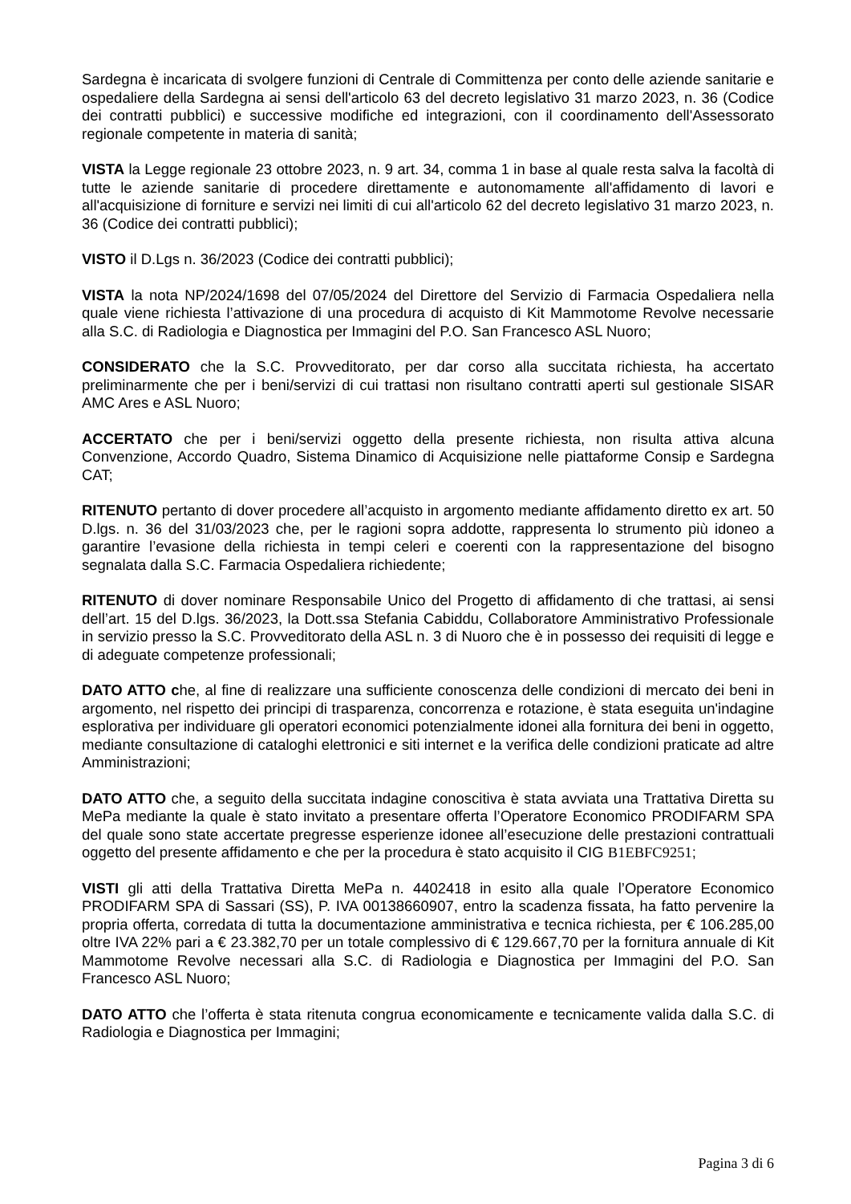Sardegna è incaricata di svolgere funzioni di Centrale di Committenza per conto delle aziende sanitarie e ospedaliere della Sardegna ai sensi dell'articolo 63 del decreto legislativo 31 marzo 2023, n. 36 (Codice dei contratti pubblici) e successive modifiche ed integrazioni, con il coordinamento dell'Assessorato regionale competente in materia di sanità;
VISTA la Legge regionale 23 ottobre 2023, n. 9 art. 34, comma 1 in base al quale resta salva la facoltà di tutte le aziende sanitarie di procedere direttamente e autonomamente all'affidamento di lavori e all'acquisizione di forniture e servizi nei limiti di cui all'articolo 62 del decreto legislativo 31 marzo 2023, n. 36 (Codice dei contratti pubblici);
VISTO il D.Lgs n. 36/2023 (Codice dei contratti pubblici);
VISTA la nota NP/2024/1698 del 07/05/2024 del Direttore del Servizio di Farmacia Ospedaliera nella quale viene richiesta l’attivazione di una procedura di acquisto di Kit Mammotome Revolve necessarie alla S.C. di Radiologia e Diagnostica per Immagini del P.O. San Francesco ASL Nuoro;
CONSIDERATO che la S.C. Provveditorato, per dar corso alla succitata richiesta, ha accertato preliminarmente che per i beni/servizi di cui trattasi non risultano contratti aperti sul gestionale SISAR AMC Ares e ASL Nuoro;
ACCERTATO che per i beni/servizi oggetto della presente richiesta, non risulta attiva alcuna Convenzione, Accordo Quadro, Sistema Dinamico di Acquisizione nelle piattaforme Consip e Sardegna CAT;
RITENUTO pertanto di dover procedere all’acquisto in argomento mediante affidamento diretto ex art. 50 D.lgs. n. 36 del 31/03/2023 che, per le ragioni sopra addotte, rappresenta lo strumento più idoneo a garantire l’evasione della richiesta in tempi celeri e coerenti con la rappresentazione del bisogno segnalata dalla S.C. Farmacia Ospedaliera richiedente;
RITENUTO di dover nominare Responsabile Unico del Progetto di affidamento di che trattasi, ai sensi dell’art. 15 del D.lgs. 36/2023, la Dott.ssa Stefania Cabiddu, Collaboratore Amministrativo Professionale in servizio presso la S.C. Provveditorato della ASL n. 3 di Nuoro che è in possesso dei requisiti di legge e di adeguate competenze professionali;
DATO ATTO che, al fine di realizzare una sufficiente conoscenza delle condizioni di mercato dei beni in argomento, nel rispetto dei principi di trasparenza, concorrenza e rotazione, è stata eseguita un'indagine esplorativa per individuare gli operatori economici potenzialmente idonei alla fornitura dei beni in oggetto, mediante consultazione di cataloghi elettronici e siti internet e la verifica delle condizioni praticate ad altre Amministrazioni;
DATO ATTO che, a seguito della succitata indagine conoscitiva è stata avviata una Trattativa Diretta su MePa mediante la quale è stato invitato a presentare offerta l’Operatore Economico PRODIFARM SPA del quale sono state accertate pregresse esperienze idonee all’esecuzione delle prestazioni contrattuali oggetto del presente affidamento e che per la procedura è stato acquisito il CIG B1EBFC9251;
VISTI gli atti della Trattativa Diretta MePa n. 4402418 in esito alla quale l’Operatore Economico PRODIFARM SPA di Sassari (SS), P. IVA 00138660907, entro la scadenza fissata, ha fatto pervenire la propria offerta, corredata di tutta la documentazione amministrativa e tecnica richiesta, per € 106.285,00 oltre IVA 22% pari a € 23.382,70 per un totale complessivo di € 129.667,70 per la fornitura annuale di Kit Mammotome Revolve necessari alla S.C. di Radiologia e Diagnostica per Immagini del P.O. San Francesco ASL Nuoro;
DATO ATTO che l’offerta è stata ritenuta congrua economicamente e tecnicamente valida dalla S.C. di Radiologia e Diagnostica per Immagini;
Pagina 3 di 6